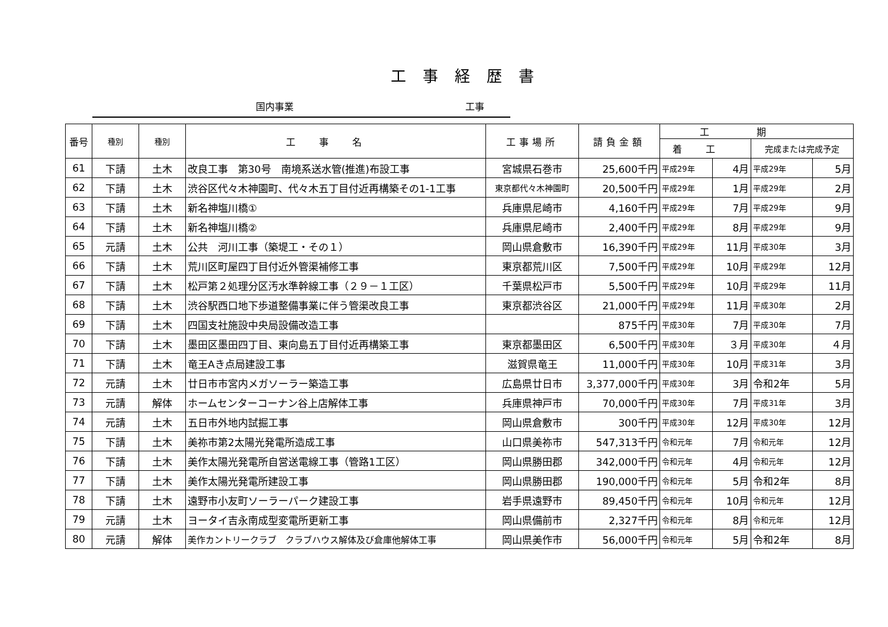工事経歴書
国内事業 工事
| 番号 | 種別 | 種別 | 工事名 | 工事場所 | 請負金額 | 工期 | | | |
| --- | --- | --- | --- | --- | --- | --- | --- | --- | --- |
| | | | | | | 着工 | | 完成または完成予定 | |
| 61 | 下請 | 土木 | 改良工事 第30号 南境系送水管(推進)布設工事 | 宮城県石巻市 | 25,600千円 | 平成29年 | 4月 | 平成29年 | 5月 |
| 62 | 下請 | 土木 | 渋谷区代々木神園町、代々木五丁目付近再構築その1-1工事 | 東京都代々木神園町 | 20,500千円 | 平成29年 | 1月 | 平成29年 | 2月 |
| 63 | 下請 | 土木 | 新名神塩川橋① | 兵庫県尼崎市 | 4,160千円 | 平成29年 | 7月 | 平成29年 | 9月 |
| 64 | 下請 | 土木 | 新名神塩川橋② | 兵庫県尼崎市 | 2,400千円 | 平成29年 | 8月 | 平成29年 | 9月 |
| 65 | 元請 | 土木 | 公共 河川工事（築堤工・その１） | 岡山県倉敷市 | 16,390千円 | 平成29年 | 11月 | 平成30年 | 3月 |
| 66 | 下請 | 土木 | 荒川区町屋四丁目付近外管渠補修工事 | 東京都荒川区 | 7,500千円 | 平成29年 | 10月 | 平成29年 | 12月 |
| 67 | 下請 | 土木 | 松戸第２処理分区汚水準幹線工事（２９－１工区） | 千葉県松戸市 | 5,500千円 | 平成29年 | 10月 | 平成29年 | 11月 |
| 68 | 下請 | 土木 | 渋谷駅西口地下歩道整備事業に伴う管渠改良工事 | 東京都渋谷区 | 21,000千円 | 平成29年 | 11月 | 平成30年 | 2月 |
| 69 | 下請 | 土木 | 四国支社施設中央局設備改造工事 | | 875千円 | 平成30年 | 7月 | 平成30年 | 7月 |
| 70 | 下請 | 土木 | 墨田区墨田四丁目、東向島五丁目付近再構築工事 | 東京都墨田区 | 6,500千円 | 平成30年 | ３月 | 平成30年 | ４月 |
| 71 | 下請 | 土木 | 竜王Aき点局建設工事 | 滋賀県竜王 | 11,000千円 | 平成30年 | 10月 | 平成31年 | 3月 |
| 72 | 元請 | 土木 | 廿日市市宮内メガソーラー築造工事 | 広島県廿日市 | 3,377,000千円 | 平成30年 | 3月 | 令和2年 | 5月 |
| 73 | 元請 | 解体 | ホームセンターコーナン谷上店解体工事 | 兵庫県神戸市 | 70,000千円 | 平成30年 | 7月 | 平成31年 | 3月 |
| 74 | 元請 | 土木 | 五日市外地内試掘工事 | 岡山県倉敷市 | 300千円 | 平成30年 | 12月 | 平成30年 | 12月 |
| 75 | 下請 | 土木 | 美祢市第2太陽光発電所造成工事 | 山口県美祢市 | 547,313千円 | 令和元年 | 7月 | 令和元年 | 12月 |
| 76 | 下請 | 土木 | 美作太陽光発電所自営送電線工事（管路1工区） | 岡山県勝田郡 | 342,000千円 | 令和元年 | 4月 | 令和元年 | 12月 |
| 77 | 下請 | 土木 | 美作太陽光発電所建設工事 | 岡山県勝田郡 | 190,000千円 | 令和元年 | 5月 | 令和2年 | 8月 |
| 78 | 下請 | 土木 | 遠野市小友町ソーラーパーク建設工事 | 岩手県遠野市 | 89,450千円 | 令和元年 | 10月 | 令和元年 | 12月 |
| 79 | 元請 | 土木 | ヨータイ吉永南成型変電所更新工事 | 岡山県備前市 | 2,327千円 | 令和元年 | 8月 | 令和元年 | 12月 |
| 80 | 元請 | 解体 | 美作カントリークラブ クラブハウス解体及び倉庫他解体工事 | 岡山県美作市 | 56,000千円 | 令和元年 | 5月 | 令和2年 | 8月 |